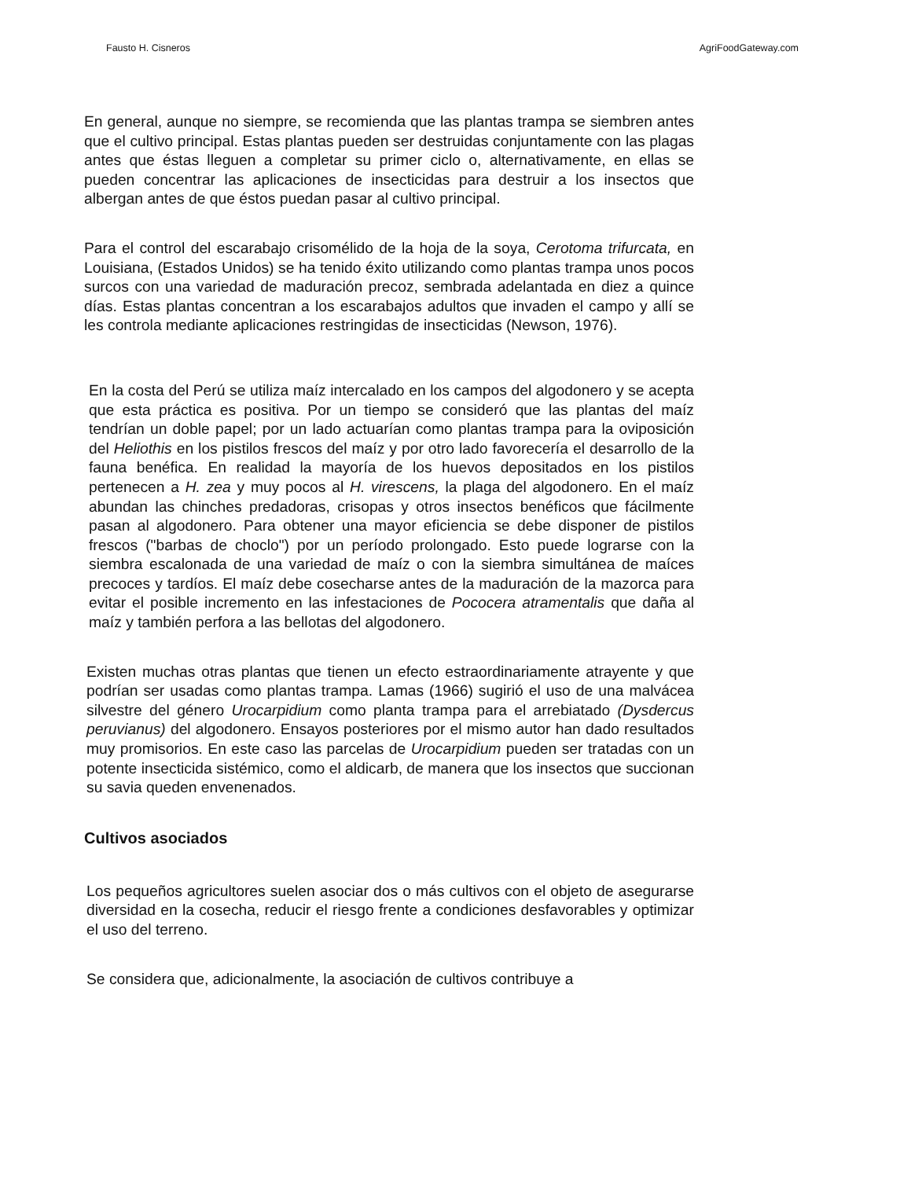Fausto H. Cisneros AgriFoodGateway.com
En general, aunque no siempre, se recomienda que las plantas trampa se siembren antes que el cultivo principal. Estas plantas pueden ser destruidas conjuntamente con las plagas antes que éstas lleguen a completar su primer ciclo o, alternativamente, en ellas se pueden concentrar las aplicaciones de insecticidas para destruir a los insectos que albergan antes de que éstos puedan pasar al cultivo principal.
Para el control del escarabajo crisomélido de la hoja de la soya, Cerotoma trifurcata, en Louisiana, (Estados Unidos) se ha tenido éxito utilizando como plantas trampa unos pocos surcos con una variedad de maduración precoz, sembrada adelantada en diez a quince días. Estas plantas concentran a los escarabajos adultos que invaden el campo y allí se les controla mediante aplicaciones restringidas de insecticidas (Newson, 1976).
En la costa del Perú se utiliza maíz intercalado en los campos del algodonero y se acepta que esta práctica es positiva. Por un tiempo se consideró que las plantas del maíz tendrían un doble papel; por un lado actuarían como plantas trampa para la oviposición del Heliothis en los pistilos frescos del maíz y por otro lado favorecería el desarrollo de la fauna benéfica. En realidad la mayoría de los huevos depositados en los pistilos pertenecen a H. zea y muy pocos al H. virescens, la plaga del algodonero. En el maíz abundan las chinches predadoras, crisopas y otros insectos benéficos que fácilmente pasan al algodonero. Para obtener una mayor eficiencia se debe disponer de pistilos frescos ("barbas de choclo") por un período prolongado. Esto puede lograrse con la siembra escalonada de una variedad de maíz o con la siembra simultánea de maíces precoces y tardíos. El maíz debe cosecharse antes de la maduración de la mazorca para evitar el posible incremento en las infestaciones de Pococera atramentalis que daña al maíz y también perfora a las bellotas del algodonero.
Existen muchas otras plantas que tienen un efecto estraordinariamente atrayente y que podrían ser usadas como plantas trampa. Lamas (1966) sugirió el uso de una malvácea silvestre del género Urocarpidium como planta trampa para el arrebiatado (Dysdercus peruvianus) del algodonero. Ensayos posteriores por el mismo autor han dado resultados muy promisorios. En este caso las parcelas de Urocarpidium pueden ser tratadas con un potente insecticida sistémico, como el aldicarb, de manera que los insectos que succionan su savia queden envenenados.
Cultivos asociados
Los pequeños agricultores suelen asociar dos o más cultivos con el objeto de asegurarse diversidad en la cosecha, reducir el riesgo frente a condiciones desfavorables y optimizar el uso del terreno.
Se considera que, adicionalmente, la asociación de cultivos contribuye a